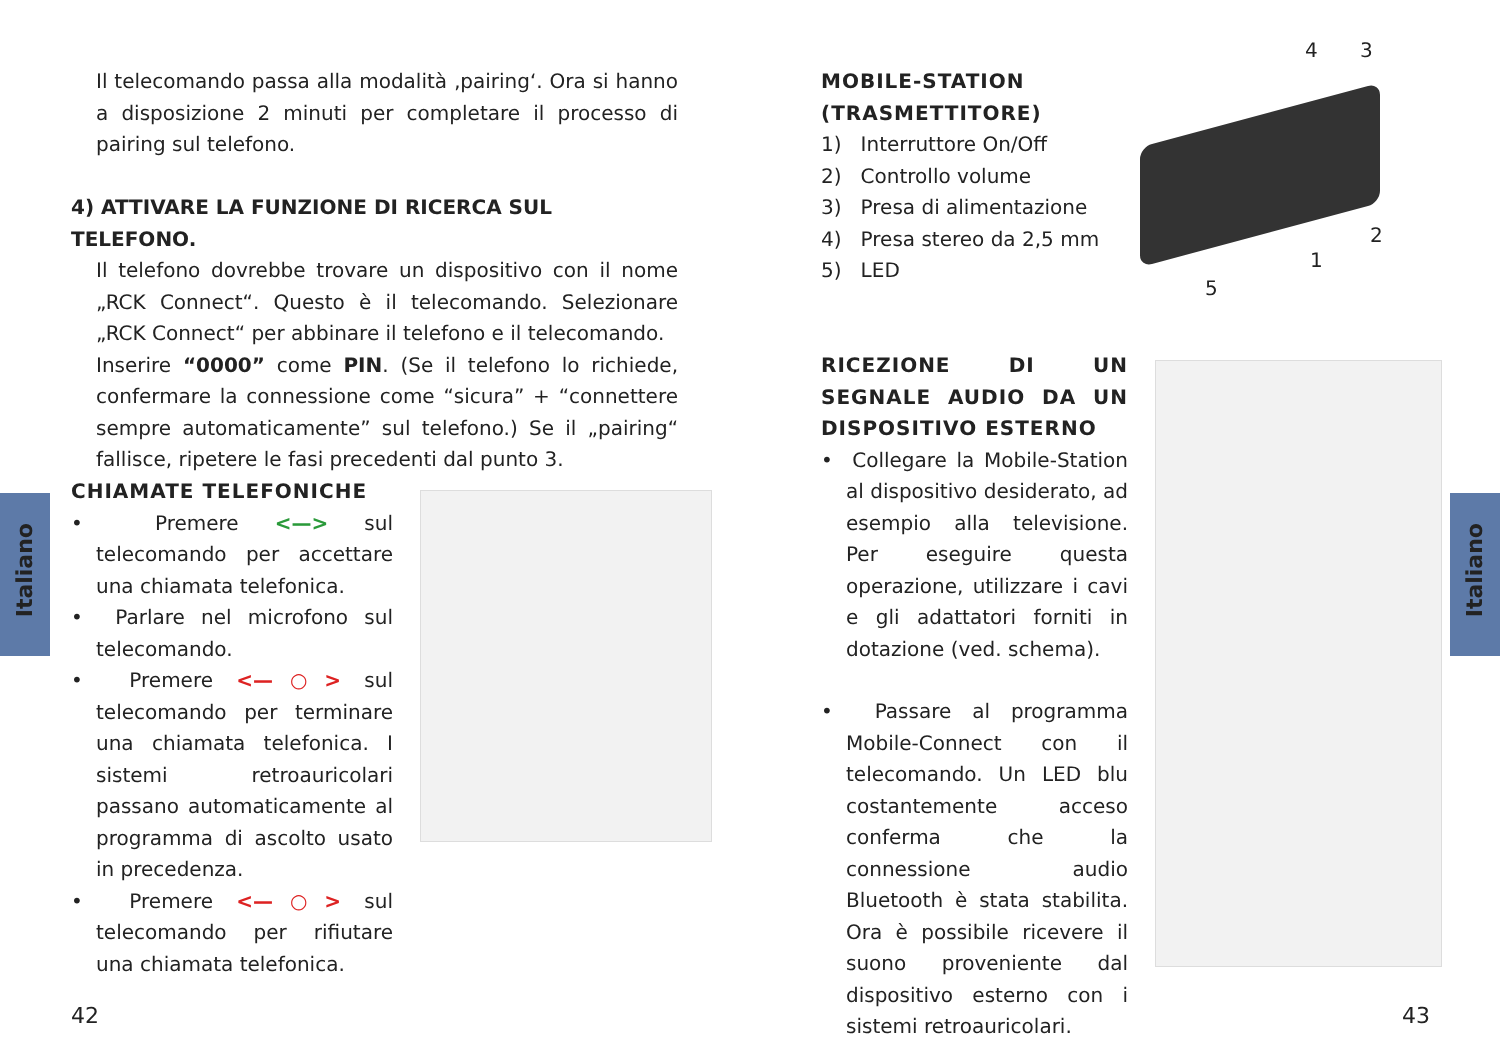Il telecomando passa alla modalità ‚pairing‘. Ora si hanno a disposizione 2 minuti per completare il processo di pairing sul telefono.
4) ATTIVARE LA FUNZIONE DI RICERCA SUL TELEFONO.
Il telefono dovrebbe trovare un dispositivo con il nome „RCK Connect“. Questo è il telecomando. Selezionare „RCK Connect“ per abbinare il telefono e il telecomando.
Inserire “0000” come PIN. (Se il telefono lo richiede, confermare la connessione come “sicura” + “connettere sempre automaticamente” sul telefono.) Se il „pairing“ fallisce, ripetere le fasi precedenti dal punto 3.
CHIAMATE TELEFONICHE
• Premere <—> sul telecomando per accettare una chiamata telefonica.
• Parlare nel microfono sul telecomando.
• Premere <—○> sul telecomando per terminare una chiamata telefonica. I sistemi retroauricolari passano automaticamente al programma di ascolto usato in precedenza.
• Premere <—○> sul telecomando per rifiutare una chiamata telefonica.
Italiano
42
MOBILE-STATION (TRASMETTITORE)
1) Interruttore On/Off
2) Controllo volume
3) Presa di alimentazione
4) Presa stereo da 2,5 mm
5) LED
4 3
2
1
5
RICEZIONE DI UN SEGNALE AUDIO DA UN DISPOSITIVO ESTERNO
• Collegare la Mobile-Station al dispositivo desiderato, ad esempio alla televisione. Per eseguire questa operazione, utilizzare i cavi e gli adattatori forniti in dotazione (ved. schema).
• Passare al programma Mobile-Connect con il telecomando. Un LED blu costantemente acceso conferma che la connessione audio Bluetooth è stata stabilita. Ora è possibile ricevere il suono proveniente dal dispositivo esterno con i sistemi retroauricolari.
Italiano
43